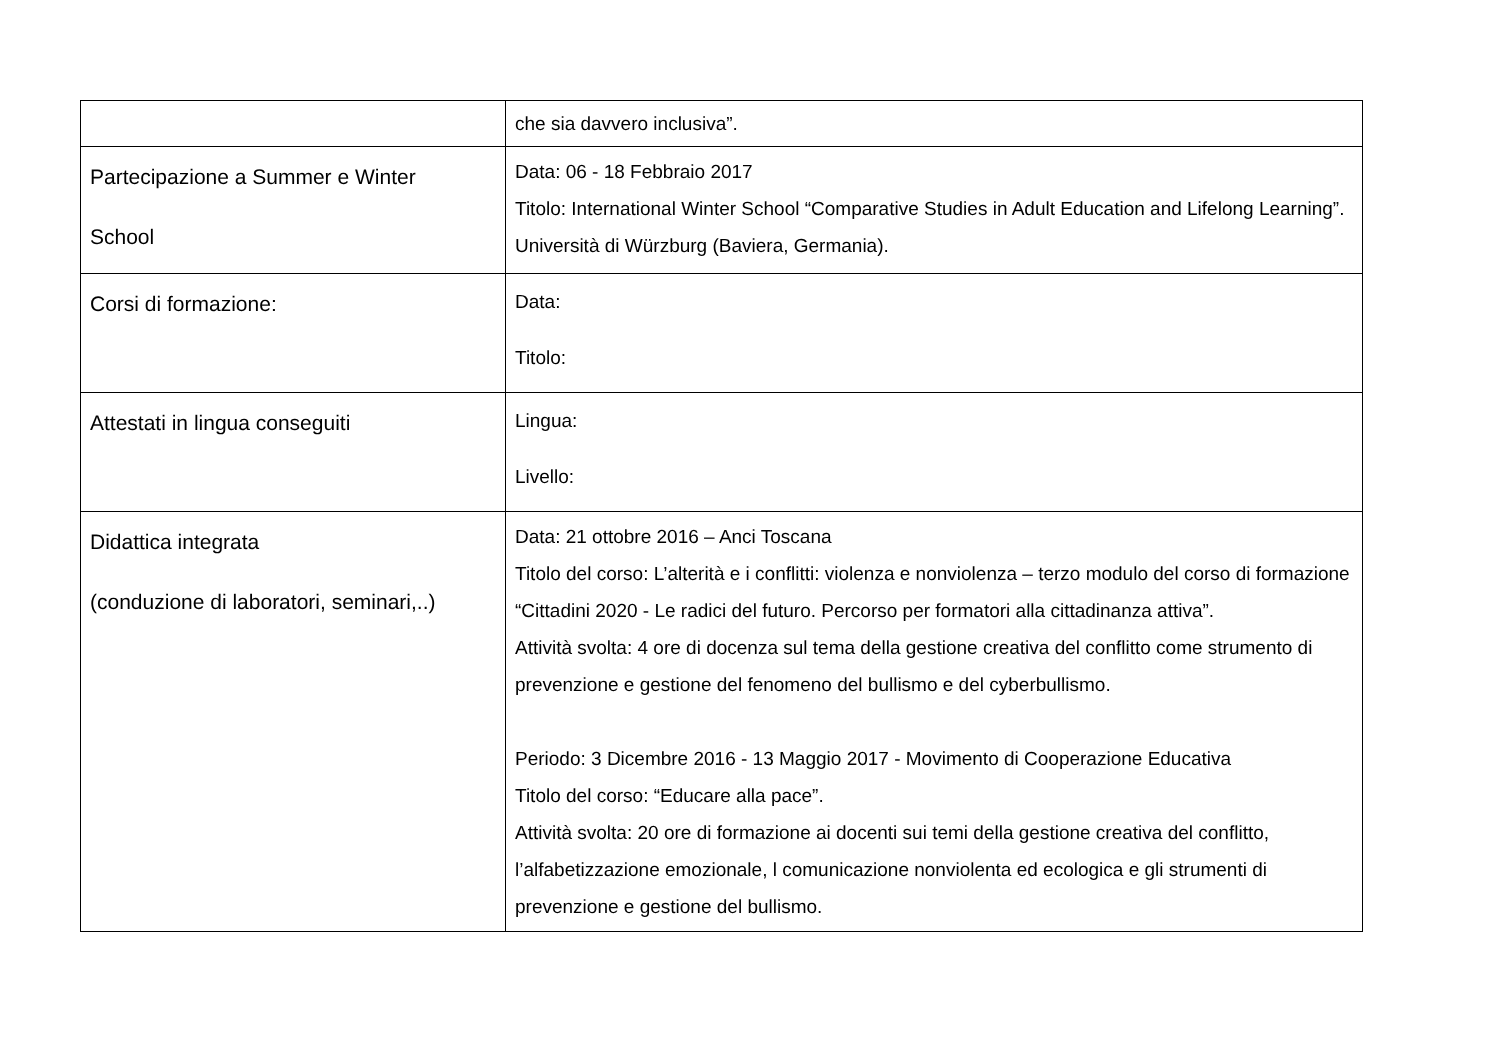| | che sia davvero inclusiva”. |
| Partecipazione a Summer e Winter School | Data: 06 - 18 Febbraio 2017 Titolo: International Winter School “Comparative Studies in Adult Education and Lifelong Learning”. Università di Würzburg (Baviera, Germania). |
| Corsi di formazione: | Data: Titolo: |
| Attestati in lingua conseguiti | Lingua: Livello: |
| Didattica integrata (conduzione di laboratori, seminari,..) | Data: 21 ottobre 2016 – Anci Toscana Titolo del corso: L’alterità e i conflitti: violenza e nonviolenza – terzo modulo del corso di formazione “Cittadini 2020 - Le radici del futuro. Percorso per formatori alla cittadinanza attiva”. Attività svolta: 4 ore di docenza sul tema della gestione creativa del conflitto come strumento di prevenzione e gestione del fenomeno del bullismo e del cyberbullismo. Periodo: 3 Dicembre 2016 - 13 Maggio 2017 - Movimento di Cooperazione Educativa Titolo del corso: “Educare alla pace”. Attività svolta: 20 ore di formazione ai docenti sui temi della gestione creativa del conflitto, l’alfabetizzazione emozionale, l comunicazione nonviolenta ed ecologica e gli strumenti di prevenzione e gestione del bullismo. |